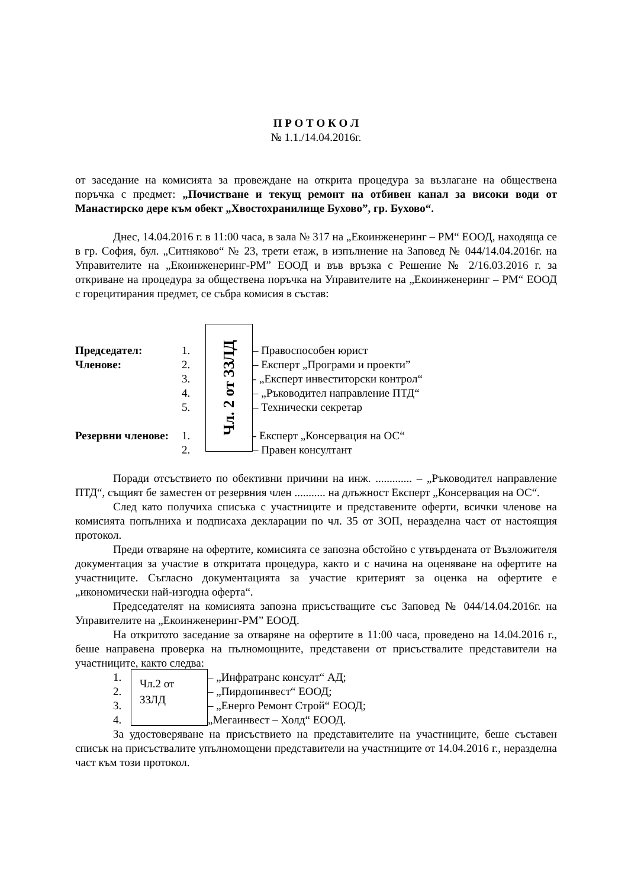П Р О Т О К О Л
№ 1.1./14.04.2016г.
от заседание на комисията за провеждане на открита процедура за възлагане на обществена поръчка с предмет: „Почистване и текущ ремонт на отбивен канал за високи води от Манастирско дере към обект „Хвостохранилище Бухово”, гр. Бухово“.
Днес, 14.04.2016 г. в 11:00 часа, в зала № 317 на „Екоинженеринг – РМ“ ЕООД, находяща се в гр. София, бул. „Ситняково“ № 23, трети етаж, в изпълнение на Заповед № 044/14.04.2016г. на Управителите на „Екоинженеринг-РМ” ЕООД и във връзка с Решение № 2/16.03.2016 г. за откриване на процедура за обществена поръчка на Управителите на „Екоинженеринг – РМ“ ЕООД с горецитирания предмет, се събра комисия в състав:
Председател: 1. – Правоспособен юрист
Членове: 2. – Експерт „Програми и проекти”
3. - „Експерт инвеститорски контрол“
4. – „Ръководител направление ПТД“
5. – Технически секретар
Резервни членове:
1. - Експерт „Консервация на ОС“
2. – Правен консултант
Чл. 2 от ЗЗЛД
Поради отсъствието по обективни причини на инж. ............. – „Ръководител направление ПТД“, същият бе заместен от резервния член ........... на длъжност Експерт „Консервация на ОС“.
След като получиха списъка с участниците и представените оферти, всички членове на комисията попълниха и подписаха декларации по чл. 35 от ЗОП, неразделна част от настоящия протокол.
Преди отваряне на офертите, комисията се запозна обстойно с утвърдената от Възложителя документация за участие в откритата процедура, както и с начина на оценяване на офертите на участниците. Съгласно документацията за участие критерият за оценка на офертите е „икономически най-изгодна оферта“.
Председателят на комисията запозна присъстващите със Заповед № 044/14.04.2016г. на Управителите на „Екоинженеринг-РМ” ЕООД.
На откритото заседание за отваряне на офертите в 11:00 часа, проведено на 14.04.2016 г., беше направена проверка на пълномощните, представени от присъствалите представители на участниците, както следва:
1. – „Инфратранс консулт“ АД;
2. – „Пирдопинвест“ ЕООД;
3. – „Енерго Ремонт Строй“ ЕООД;
4. „Мегаинвест – Холд“ ЕООД.
Чл.2 от ЗЗЛД
За удостоверяване на присъствието на представителите на участниците, беше съставен списък на присъствалите упълномощени представители на участниците от 14.04.2016 г., неразделна част към този протокол.